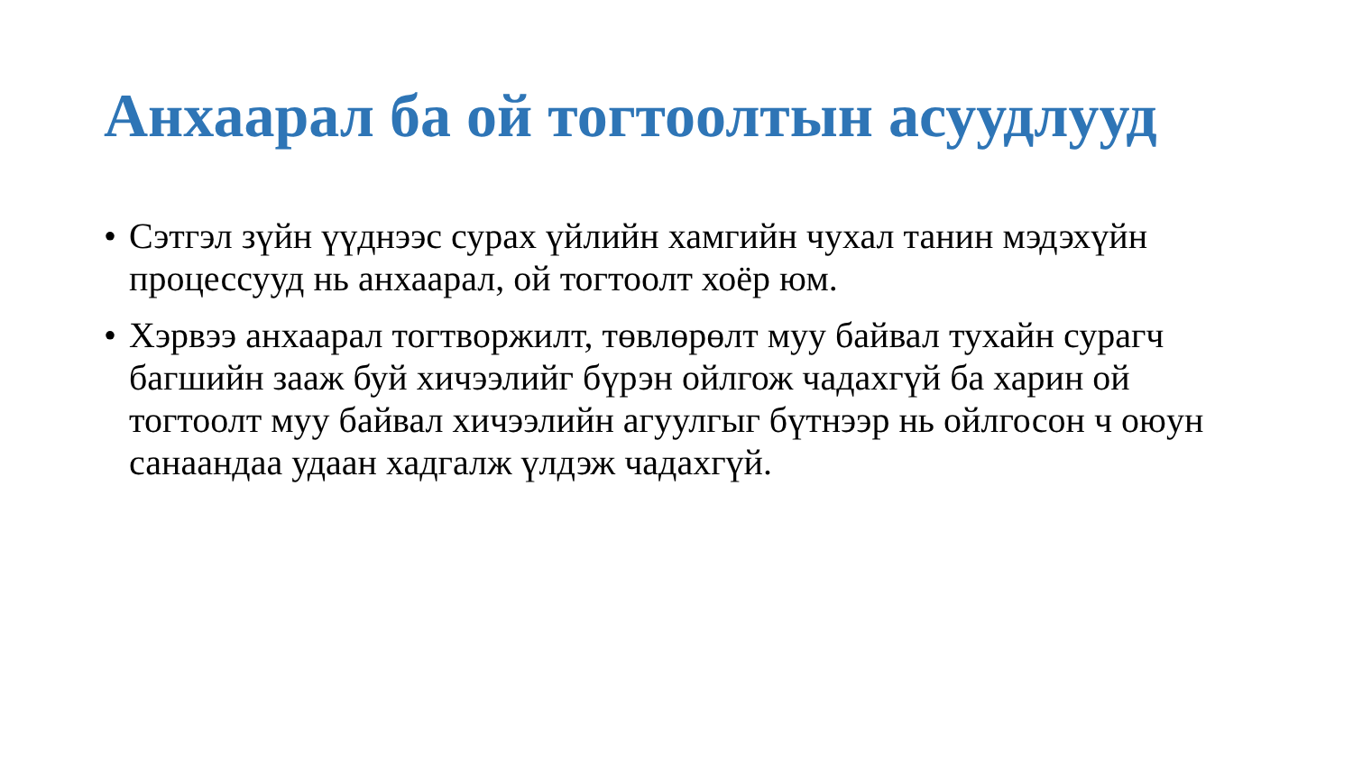Анхаарал ба ой тогтоолтын асуудлууд
• Сэтгэл зүйн үүднээс сурах үйлийн хамгийн чухал танин мэдэхүйн процессууд нь анхаарал, ой тогтоолт хоёр юм.
• Хэрвээ анхаарал тогтворжилт, төвлөрөлт муу байвал тухайн сурагч багшийн зааж буй хичээлийг бүрэн ойлгож чадахгүй ба харин ой тогтоолт муу байвал хичээлийн агуулгыг бүтнээр нь ойлгосон ч оюун санаандаа удаан хадгалж үлдэж чадахгүй.